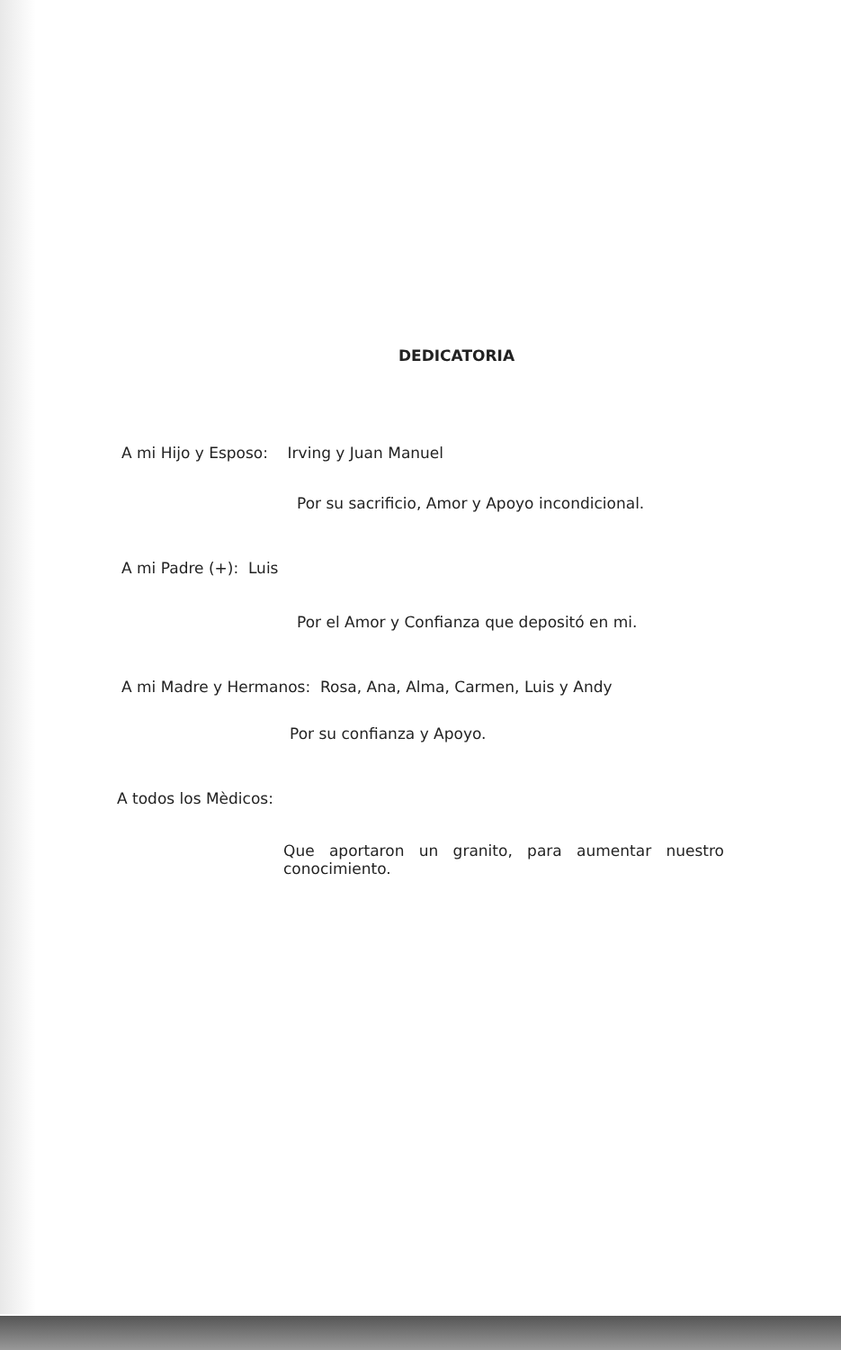DEDICATORIA
A mi Hijo y Esposo: Irving y Juan Manuel
Por su sacrificio, Amor y Apoyo incondicional.
A mi Padre (+): Luis
Por el Amor y Confianza que depositó en mi.
A mi Madre y Hermanos: Rosa, Ana, Alma, Carmen, Luis y Andy
Por su confianza y Apoyo.
A todos los Mèdicos:
Que aportaron un granito, para aumentar nuestro conocimiento.